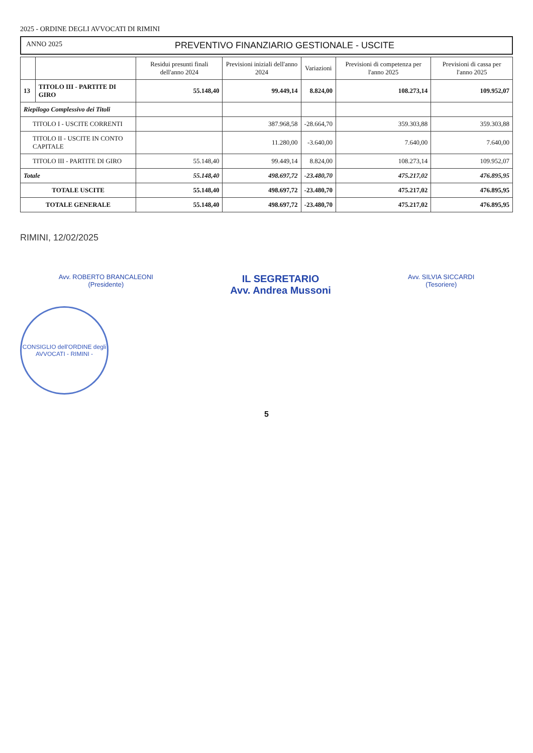2025 - ORDINE DEGLI AVVOCATI DI RIMINI
ANNO 2025 PREVENTIVO FINANZIARIO GESTIONALE - USCITE
| | | Residui presunti finali dell'anno 2024 | Previsioni iniziali dell'anno 2024 | Variazioni | Previsioni di competenza per l'anno 2025 | Previsioni di cassa per l'anno 2025 |
| --- | --- | --- | --- | --- | --- | --- |
| 13 | TITOLO III - PARTITE DI GIRO | 55.148,40 | 99.449,14 | 8.824,00 | 108.273,14 | 109.952,07 |
| Riepilogo Complessivo dei Titoli | | | | | | |
| TITOLO I - USCITE CORRENTI | | | 387.968,58 | -28.664,70 | 359.303,88 | 359.303,88 |
| TITOLO II - USCITE IN CONTO CAPITALE | | | 11.280,00 | -3.640,00 | 7.640,00 | 7.640,00 |
| TITOLO III - PARTITE DI GIRO | | 55.148,40 | 99.449,14 | 8.824,00 | 108.273,14 | 109.952,07 |
| Totale | | 55.148,40 | 498.697,72 | -23.480,70 | 475.217,02 | 476.895,95 |
| TOTALE USCITE | | 55.148,40 | 498.697,72 | -23.480,70 | 475.217,02 | 476.895,95 |
| TOTALE GENERALE | | 55.148,40 | 498.697,72 | -23.480,70 | 475.217,02 | 476.895,95 |
RIMINI, 12/02/2025
Avv. ROBERTO BRANCALEONI
(Presidente)
IL SEGRETARIO
Avv. Andrea Mussoni
Avv. SILVIA SICCARDI
(Tesoriere)
CONSIGLIO dell'ORDINE degli AVVOCATI - RIMINI -
5